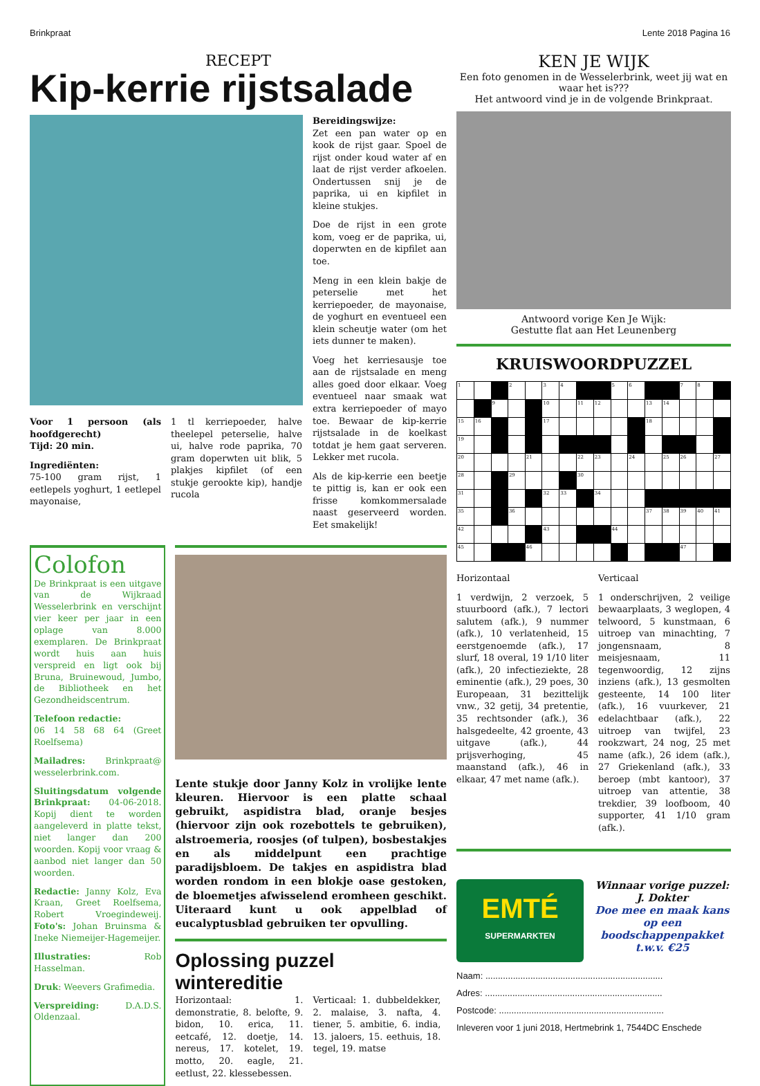Brinkpraat Lente 2018 Pagina 16
RECEPT
Kip-kerrie rijstsalade
Voor 1 persoon (als hoofdgerecht)
Tijd: 20 min.
Ingrediënten:
75-100 gram rijst, 1 eetlepels yoghurt, 1 eetlepel mayonaise,
1 tl kerriepoeder, halve theelepel peterselie, halve ui, halve rode paprika, 70 gram doperwten uit blik, 5 plakjes kipfilet (of een stukje gerookte kip), handje rucola
Bereidingswijze:
Zet een pan water op en kook de rijst gaar. Spoel de rijst onder koud water af en laat de rijst verder afkoelen. Ondertussen snij je de paprika, ui en kipfilet in kleine stukjes.
Doe de rijst in een grote kom, voeg er de paprika, ui, doperwten en de kipfilet aan toe.
Meng in een klein bakje de peterselie met het kerriepoeder, de mayonaise, de yoghurt en eventueel een klein scheutje water (om het iets dunner te maken).
Voeg het kerriesausje toe aan de rijstsalade en meng alles goed door elkaar. Voeg eventueel naar smaak wat extra kerriepoeder of mayo toe. Bewaar de kip-kerrie rijstsalade in de koelkast totdat je hem gaat serveren. Lekker met rucola.
Als de kip-kerrie een beetje te pittig is, kan er ook een frisse komkommersalade naast geserveerd worden. Eet smakelijk!
Colofon
De Brinkpraat is een uitgave van de Wijkraad Wesselerbrink en verschijnt vier keer per jaar in een oplage van 8.000 exemplaren. De Brinkpraat wordt huis aan huis verspreid en ligt ook bij Bruna, Bruinewoud, Jumbo, de Bibliotheek en het Gezondheidscentrum.
Telefoon redactie:
06 14 58 68 64 (Greet Roelfsema)
Mailadres: Brinkpraat@ wesselerbrink.com.
Sluitingsdatum volgende Brinkpraat: 04-06-2018. Kopij dient te worden aangeleverd in platte tekst, niet langer dan 200 woorden. Kopij voor vraag & aanbod niet langer dan 50 woorden.
Redactie: Janny Kolz, Eva Kraan, Greet Roelfsema, Robert Vroegindeweij. Foto's: Johan Bruinsma & Ineke Niemeijer-Hagemeijer.
Illustraties: Rob Hasselman.
Druk: Weevers Grafimedia.
Verspreiding: D.A.D.S. Oldenzaal.
Lente stukje door Janny Kolz in vrolijke lente kleuren. Hiervoor is een platte schaal gebruikt, aspidistra blad, oranje besjes (hiervoor zijn ook rozebottels te gebruiken), alstroemeria, roosjes (of tulpen), bosbestakjes en als middelpunt een prachtige paradijsbloem. De takjes en aspidistra blad worden rondom in een blokje oase gestoken, de bloemetjes afwisselend eromheen geschikt. Uiteraard kunt u ook appelblad of eucalyptusblad gebruiken ter opvulling.
Oplossing puzzel wintereditie
Horizontaal: 1. demonstratie, 8. belofte, 9. bidon, 10. erica, 11. eetcafé, 12. doetje, 14. nereus, 17. kotelet, 19. motto, 20. eagle, 21. eetlust, 22. klessebessen.
Verticaal: 1. dubbeldekker, 2. malaise, 3. nafta, 4. tiener, 5. ambitie, 6. india, 13. jaloers, 15. eethuis, 18. tegel, 19. matse
KEN JE WIJK
Een foto genomen in de Wesselerbrink, weet jij wat en waar het is???
Het antwoord vind je in de volgende Brinkpraat.
Antwoord vorige Ken Je Wijk:
Gestutte flat aan Het Leunenberg
KRUISWOORDPUZZEL
| 1 | | | 2 | | 3 | 4 | | | 5 | 6 | | | 7 | 8 | |
| | | 9 | | | 10 | | 11 | 12 | | | 13 | 14 | | | |
| 15 | 16 | | | | 17 | | | | | | 18 | | | | |
| 19 | | | | | | | | | | | | | | | |
| 20 | | | | 21 | | | 22 | 23 | | 24 | | 25 | 26 | | 27 |
| 28 | | | 29 | | | | 30 | | | | | | | | |
| 31 | | | | | 32 | 33 | | 34 | | | | | | | |
| 35 | | | 36 | | | | | | | | 37 | 38 | 39 | 40 | 41 |
| 42 | | | | | 43 | | | | 44 | | | | | | |
| 45 | | | | 46 | | | | | | | | | 47 | | |
Horizontaal
1 verdwijn, 2 verzoek, 5 stuurboord (afk.), 7 lectori salutem (afk.), 9 nummer (afk.), 10 verlatenheid, 15 eerstgenoemde (afk.), 17 slurf, 18 overal, 19 1/10 liter (afk.), 20 infectieziekte, 28 eminentie (afk.), 29 poes, 30 Europeaan, 31 bezittelijk vnw., 32 getij, 34 pretentie, 35 rechtsonder (afk.), 36 halsgedeelte, 42 groente, 43 uitgave (afk.), 44 prijsverhoging, 45 maanstand (afk.), 46 in elkaar, 47 met name (afk.).
Verticaal
1 onderschrijven, 2 veilige bewaarplaats, 3 weglopen, 4 telwoord, 5 kunstmaan, 6 uitroep van minachting, 7 jongensnaam, 8 meisjesnaam, 11 tegenwoordig, 12 zijns inziens (afk.), 13 gesmolten gesteente, 14 100 liter (afk.), 16 vuurkever, 21 edelachtbaar (afk.), 22 uitroep van twijfel, 23 rookzwart, 24 nog, 25 met name (afk.), 26 idem (afk.), 27 Griekenland (afk.), 33 beroep (mbt kantoor), 37 uitroep van attentie, 38 trekdier, 39 loofboom, 40 supporter, 41 1/10 gram (afk.).
EMTÉ
SUPERMARKTEN
Winnaar vorige puzzel:
J. Dokter
Doe mee en maak kans op een boodschappenpakket t.w.v. €25
Naam: .......................................................................
Adres: .......................................................................
Postcode: ..................................................................
Inleveren voor 1 juni 2018, Hertmebrink 1, 7544DC Enschede